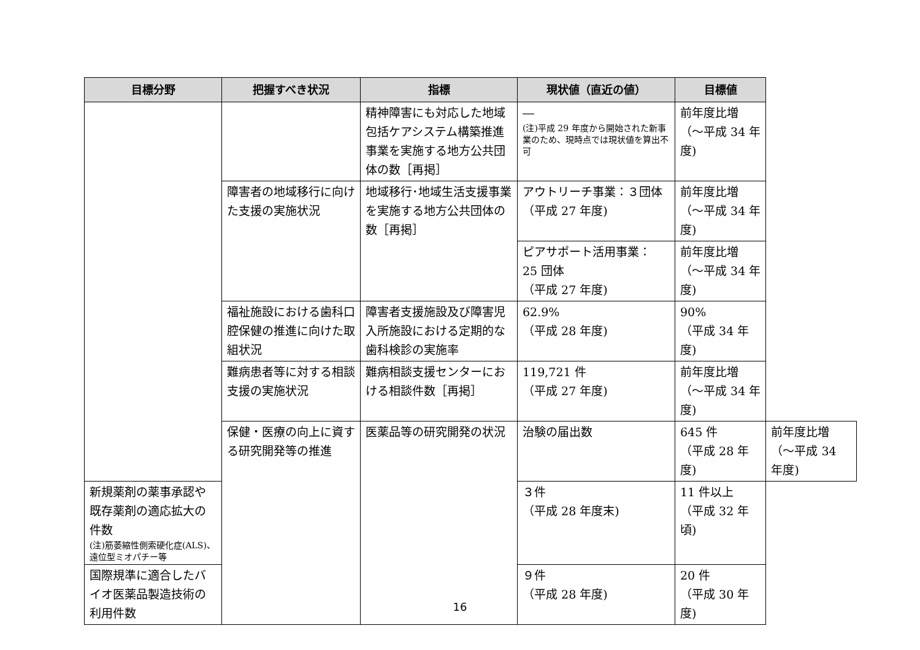| 目標分野 | 把握すべき状況 | 指標 | 現状値（直近の値） | 目標値 | |
| --- | --- | --- | --- | --- | --- |
| | | 精神障害にも対応した地域包括ケアシステム構築推進事業を実施する地方公共団体の数［再掲］ | ― (注)平成 29 年度から開始された新事業のため、現時点では現状値を算出不可 | 前年度比増 （～平成 34 年度) | |
| | 障害者の地域移行に向けた支援の実施状況 | 地域移行･地域生活支援事業を実施する地方公共団体の数［再掲］ | アウトリーチ事業：３団体 （平成 27 年度) | 前年度比増 （～平成 34 年度) | |
| | | | ピアサポート活用事業： 25 団体 （平成 27 年度) | 前年度比増 （～平成 34 年度) | |
| | 福祉施設における歯科口腔保健の推進に向けた取組状況 | 障害者支援施設及び障害児入所施設における定期的な歯科検診の実施率 | 62.9% （平成 28 年度) | 90% （平成 34 年度) | |
| | 難病患者等に対する相談支援の実施状況 | 難病相談支援センターにおける相談件数［再掲］ | 119,721 件 （平成 27 年度) | 前年度比増 （～平成 34 年度) | |
| | 保健・医療の向上に資する研究開発等の推進 | 医薬品等の研究開発の状況 | 治験の届出数 | 645 件 （平成 28 年度) | 前年度比増 （～平成 34 年度) |
| 新規薬剤の薬事承認や既存薬剤の適応拡大の件数 (注)筋萎縮性側索硬化症(ALS)、遠位型ミオパチー等 | | | ３件 （平成 28 年度末) | 11 件以上 （平成 32 年頃) | |
| 国際規準に適合したバイオ医薬品製造技術の利用件数 | | | ９件 （平成 28 年度) | 20 件 （平成 30 年度) | |
16